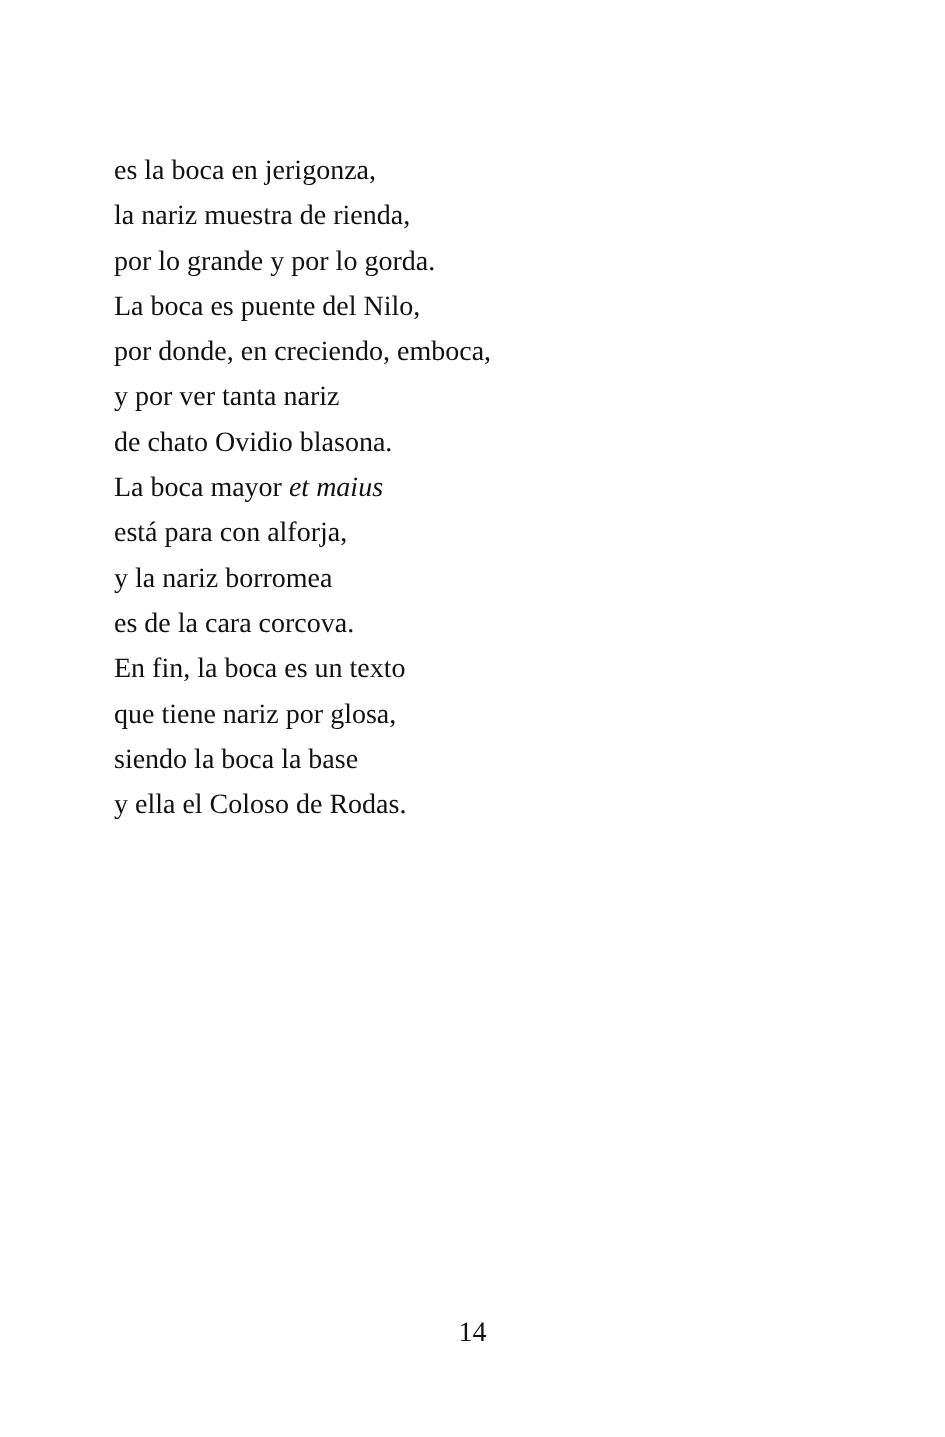es la boca en jerigonza,
la nariz muestra de rienda,
por lo grande y por lo gorda.
La boca es puente del Nilo,
por donde, en creciendo, emboca,
y por ver tanta nariz
de chato Ovidio blasona.
La boca mayor et maius
está para con alforja,
y la nariz borromea
es de la cara corcova.
En fin, la boca es un texto
que tiene nariz por glosa,
siendo la boca la base
y ella el Coloso de Rodas.
14